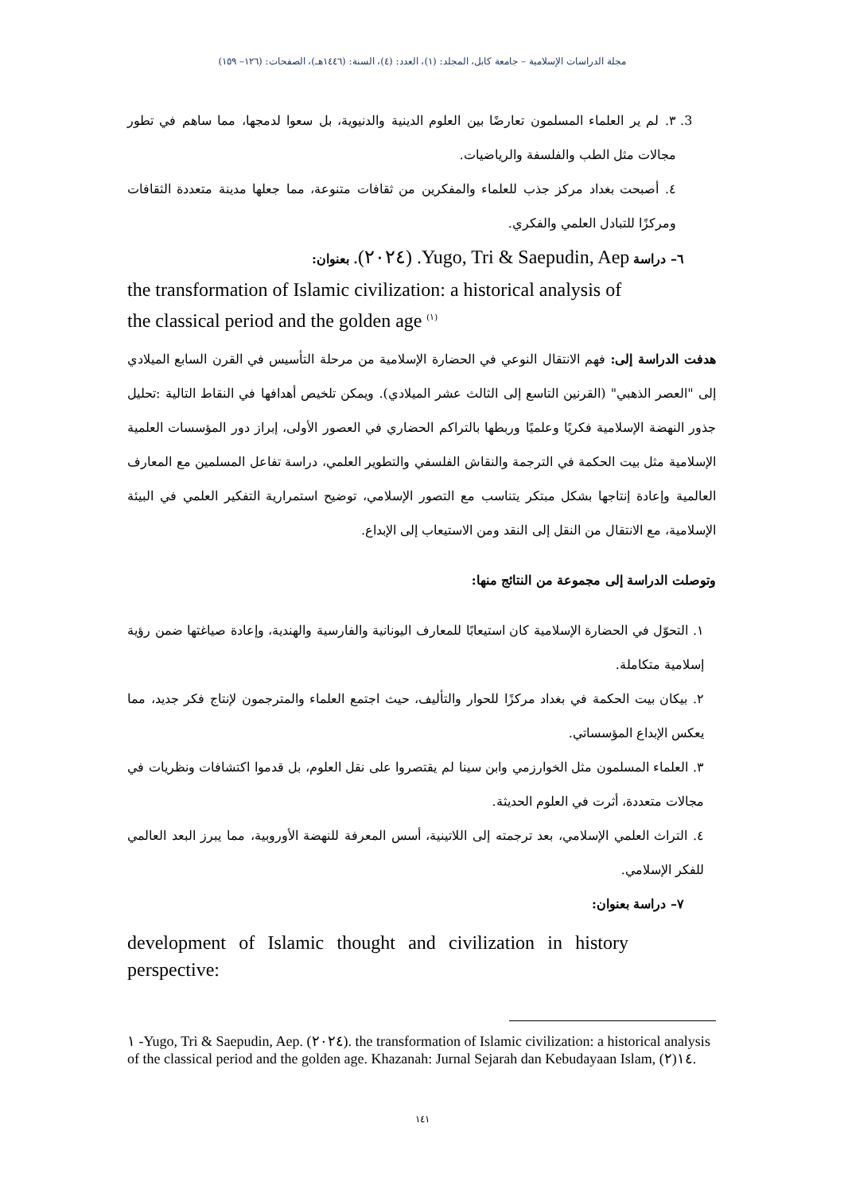مجلة الدراسات الإسلامية – جامعة كابل، المجلد: (١)، العدد: (٤)، السنة: (١٤٤٦هـ)، الصفحات: (١٢٦– ١٥٩)
3. ٣. لم ير العلماء المسلمون تعارضًا بين العلوم الدينية والدنيوية، بل سعوا لدمجها، مما ساهم في تطور مجالات مثل الطب والفلسفة والرياضيات.
٤. أصبحت بغداد مركز جذب للعلماء والمفكرين من ثقافات متنوعة، مما جعلها مدينة متعددة الثقافات ومركزًا للتبادل العلمي والفكري.
٦– دراسة Yugo, Tri & Saepudin, Aep. (٢٠٢٤). بعنوان:
the transformation of Islamic civilization: a historical analysis of the classical period and the golden age <sup>(١)</sup>
هدفت الدراسة إلى: فهم الانتقال النوعي في الحضارة الإسلامية من مرحلة التأسيس في القرن السابع الميلادي إلى "العصر الذهبي" (القرنين التاسع إلى الثالث عشر الميلادي). ويمكن تلخيص أهدافها في النقاط التالية :تحليل جذور النهضة الإسلامية فكريًا وعلميًا وربطها بالتراكم الحضاري في العصور الأولى، إبراز دور المؤسسات العلمية الإسلامية مثل بيت الحكمة في الترجمة والنقاش الفلسفي والتطوير العلمي، دراسة تفاعل المسلمين مع المعارف العالمية وإعادة إنتاجها بشكل مبتكر يتناسب مع التصور الإسلامي، توضيح استمرارية التفكير العلمي في البيئة الإسلامية، مع الانتقال من النقل إلى النقد ومن الاستيعاب إلى الإبداع.
وتوصلت الدراسة إلى مجموعة من النتائج منها:
١. التحوّل في الحضارة الإسلامية كان استيعابًا للمعارف اليونانية والفارسية والهندية، وإعادة صياغتها ضمن رؤية إسلامية متكاملة.
٢. بيكان بيت الحكمة في بغداد مركزًا للحوار والتأليف، حيث اجتمع العلماء والمترجمون لإنتاج فكر جديد، مما يعكس الإبداع المؤسساتي.
٣. العلماء المسلمون مثل الخوارزمي وابن سينا لم يقتصروا على نقل العلوم، بل قدموا اكتشافات ونظريات في مجالات متعددة، أثرت في العلوم الحديثة.
٤. التراث العلمي الإسلامي، بعد ترجمته إلى اللاتينية، أسس المعرفة للنهضة الأوروبية، مما يبرز البعد العالمي للفكر الإسلامي.
٧– دراسة بعنوان:
development of Islamic thought and civilization in history perspective:
١ -Yugo, Tri & Saepudin, Aep. (٢٠٢٤). the transformation of Islamic civilization: a historical analysis of the classical period and the golden age. Khazanah: Jurnal Sejarah dan Kebudayaan Islam, ١٤(٢).
١٤١